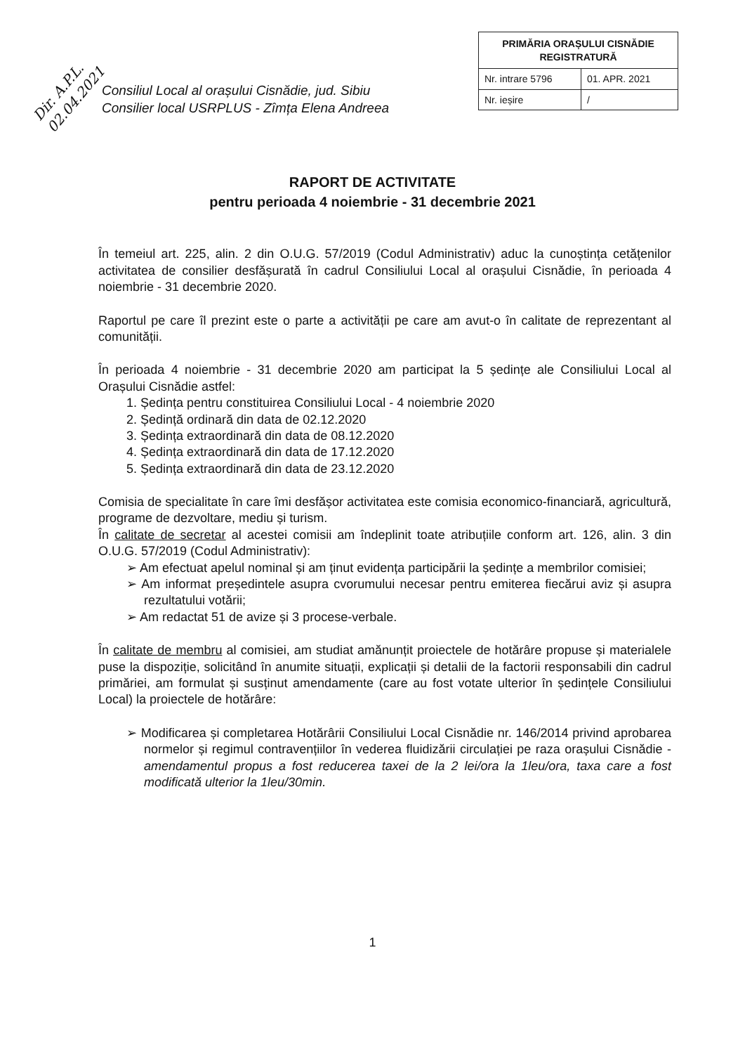Dir. A.P.L. 02.04.2021
| PRIMĂRIA ORAȘULUI CISNĂDIE REGISTRATURĂ | |
| Nr. intrare 5796 | 01. APR. 2021 |
| Nr. ieșire | / |
Consiliul Local al orașului Cisnădie, jud. Sibiu
Consilier local USRPLUS - Zîmța Elena Andreea
RAPORT DE ACTIVITATE
pentru perioada 4 noiembrie - 31 decembrie 2021
În temeiul art. 225, alin. 2 din O.U.G. 57/2019 (Codul Administrativ) aduc la cunoștința cetățenilor activitatea de consilier desfășurată în cadrul Consiliului Local al orașului Cisnădie, în perioada 4 noiembrie - 31 decembrie 2020.
Raportul pe care îl prezint este o parte a activității pe care am avut-o în calitate de reprezentant al comunității.
În perioada 4 noiembrie - 31 decembrie 2020 am participat la 5 ședințe ale Consiliului Local al Orașului Cisnădie astfel:
1. Ședința pentru constituirea Consiliului Local - 4 noiembrie 2020
2. Ședință ordinară din data de 02.12.2020
3. Ședința extraordinară din data de 08.12.2020
4. Ședința extraordinară din data de 17.12.2020
5. Ședința extraordinară din data de 23.12.2020
Comisia de specialitate în care îmi desfășor activitatea este comisia economico-financiară, agricultură, programe de dezvoltare, mediu și turism.
În calitate de secretar al acestei comisii am îndeplinit toate atribuțiile conform art. 126, alin. 3 din O.U.G. 57/2019 (Codul Administrativ):
➢ Am efectuat apelul nominal și am ținut evidența participării la ședințe a membrilor comisiei;
➢ Am informat președintele asupra cvorumului necesar pentru emiterea fiecărui aviz și asupra rezultatului votării;
➢ Am redactat 51 de avize și 3 procese-verbale.
În calitate de membru al comisiei, am studiat amănunțit proiectele de hotărâre propuse și materialele puse la dispoziție, solicitând în anumite situații, explicații și detalii de la factorii responsabili din cadrul primăriei, am formulat și susținut amendamente (care au fost votate ulterior în ședințele Consiliului Local) la proiectele de hotărâre:
➢ Modificarea și completarea Hotărârii Consiliului Local Cisnădie nr. 146/2014 privind aprobarea normelor și regimul contravențiilor în vederea fluidizării circulației pe raza orașului Cisnădie - amendamentul propus a fost reducerea taxei de la 2 lei/ora la 1leu/ora, taxa care a fost modificată ulterior la 1leu/30min.
1